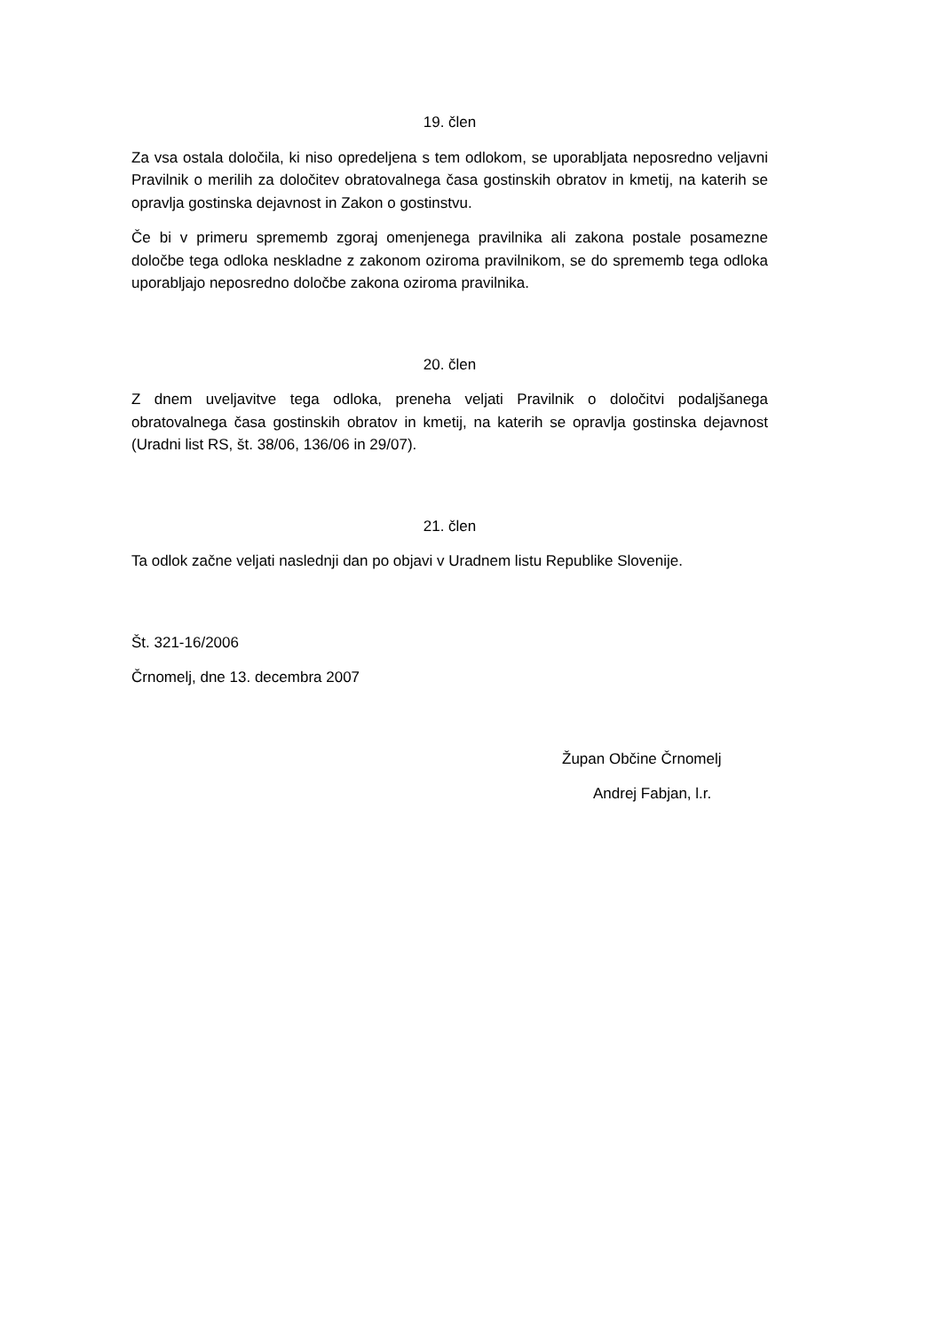19. člen
Za vsa ostala določila, ki niso opredeljena s tem odlokom, se uporabljata neposredno veljavni Pravilnik o merilih za določitev obratovalnega časa gostinskih obratov in kmetij, na katerih se opravlja gostinska dejavnost in Zakon o gostinstvu.
Če bi v primeru sprememb zgoraj omenjenega pravilnika ali zakona postale posamezne določbe tega odloka neskladne z zakonom oziroma pravilnikom, se do sprememb tega odloka uporabljajo neposredno določbe zakona oziroma pravilnika.
20. člen
Z dnem uveljavitve tega odloka, preneha veljati Pravilnik o določitvi podaljšanega obratovalnega časa gostinskih obratov in kmetij, na katerih se opravlja gostinska dejavnost (Uradni list RS, št. 38/06, 136/06 in 29/07).
21. člen
Ta odlok začne veljati naslednji dan po objavi v Uradnem listu Republike Slovenije.
Št. 321-16/2006
Črnomelj, dne 13. decembra 2007
Župan Občine Črnomelj
Andrej Fabjan, l.r.